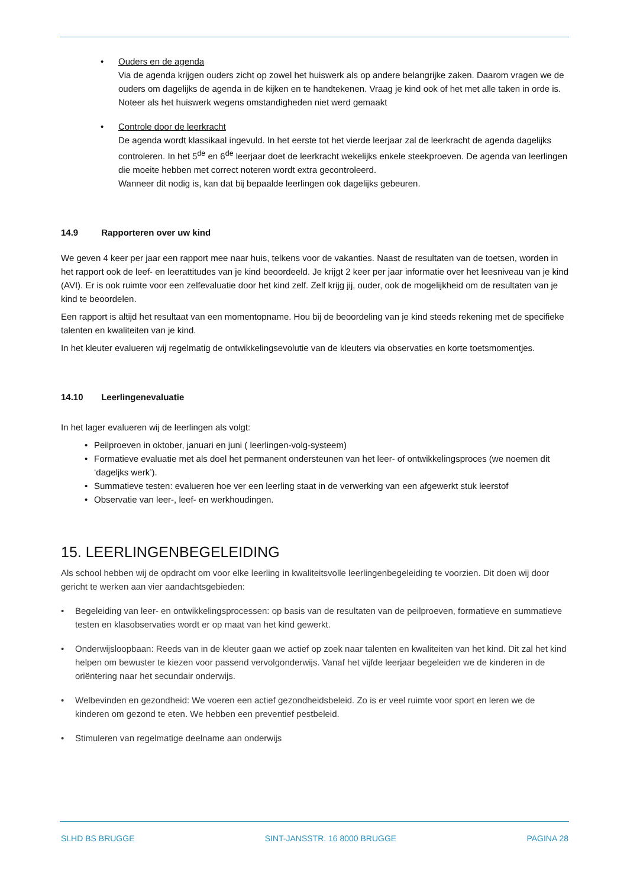• Ouders en de agenda
Via de agenda krijgen ouders zicht op zowel het huiswerk als op andere belangrijke zaken. Daarom vragen we de ouders om dagelijks de agenda in de kijken en te handtekenen. Vraag je kind ook of het met alle taken in orde is. Noteer als het huiswerk wegens omstandigheden niet werd gemaakt
• Controle door de leerkracht
De agenda wordt klassikaal ingevuld. In het eerste tot het vierde leerjaar zal de leerkracht de agenda dagelijks controleren. In het 5<sup>de</sup> en 6<sup>de</sup> leerjaar doet de leerkracht wekelijks enkele steekproeven. De agenda van leerlingen die moeite hebben met correct noteren wordt extra gecontroleerd.
Wanneer dit nodig is, kan dat bij bepaalde leerlingen ook dagelijks gebeuren.
14.9 Rapporteren over uw kind
We geven 4 keer per jaar een rapport mee naar huis, telkens voor de vakanties. Naast de resultaten van de toetsen, worden in het rapport ook de leef- en leerattitudes van je kind beoordeeld. Je krijgt 2 keer per jaar informatie over het leesniveau van je kind (AVI). Er is ook ruimte voor een zelfevaluatie door het kind zelf. Zelf krijg jij, ouder, ook de mogelijkheid om de resultaten van je kind te beoordelen.
Een rapport is altijd het resultaat van een momentopname. Hou bij de beoordeling van je kind steeds rekening met de specifieke talenten en kwaliteiten van je kind.
In het kleuter evalueren wij regelmatig de ontwikkelingsevolutie van de kleuters via observaties en korte toetsmomentjes.
14.10 Leerlingenevaluatie
In het lager evalueren wij de leerlingen als volgt:
• Peilproeven in oktober, januari en juni ( leerlingen-volg-systeem)
• Formatieve evaluatie met als doel het permanent ondersteunen van het leer- of ontwikkelingsproces (we noemen dit ‘dageljks werk’).
• Summatieve testen: evalueren hoe ver een leerling staat in de verwerking van een afgewerkt stuk leerstof
• Observatie van leer-, leef- en werkhoudingen.
15. LEERLINGENBEGELEIDING
Als school hebben wij de opdracht om voor elke leerling in kwaliteitsvolle leerlingenbegeleiding te voorzien. Dit doen wij door gericht te werken aan vier aandachtsgebieden:
• Begeleiding van leer- en ontwikkelingsprocessen: op basis van de resultaten van de peilproeven, formatieve en summatieve testen en klasobservaties wordt er op maat van het kind gewerkt.
• Onderwijsloopbaan: Reeds van in de kleuter gaan we actief op zoek naar talenten en kwaliteiten van het kind. Dit zal het kind helpen om bewuster te kiezen voor passend vervolgonderwijs. Vanaf het vijfde leerjaar begeleiden we de kinderen in de oriëntering naar het secundair onderwijs.
• Welbevinden en gezondheid: We voeren een actief gezondheidsbeleid. Zo is er veel ruimte voor sport en leren we de kinderen om gezond te eten. We hebben een preventief pestbeleid.
• Stimuleren van regelmatige deelname aan onderwijs
SLHD BS BRUGGE SINT-JANSSTR. 16 8000 BRUGGE PAGINA 28